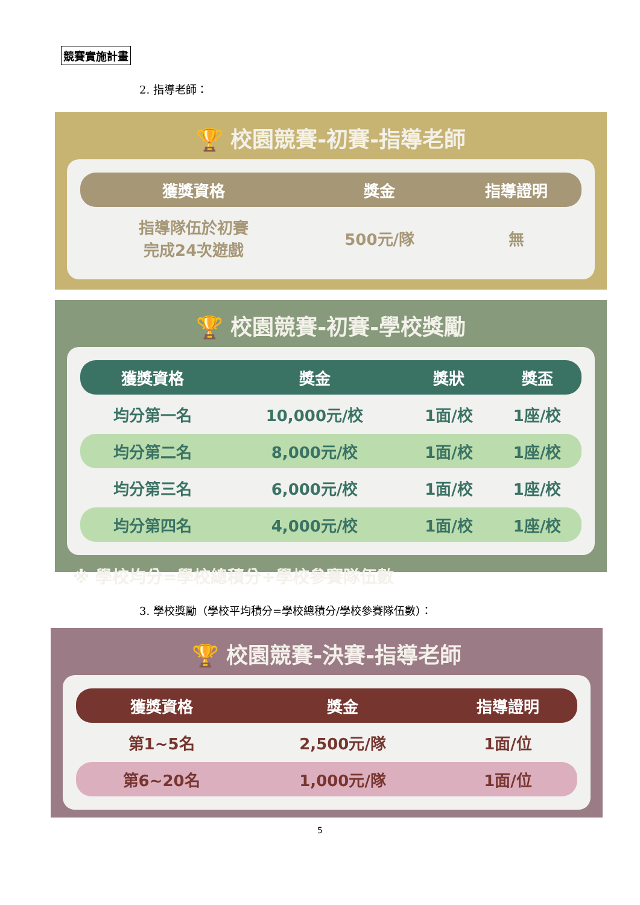競賽實施計畫
2. 指導老師：
🏆 校園競賽-初賽-指導老師
| 獲獎資格 | 獎金 | 指導證明 |
| --- | --- | --- |
| 指導隊伍於初賽 完成24次遊戲 | 500元/隊 | 無 |
🏆 校園競賽-初賽-學校獎勵
| 獲獎資格 | 獎金 | 獎狀 | 獎盃 |
| --- | --- | --- | --- |
| 均分第一名 | 10,000元/校 | 1面/校 | 1座/校 |
| 均分第二名 | 8,000元/校 | 1面/校 | 1座/校 |
| 均分第三名 | 6,000元/校 | 1面/校 | 1座/校 |
| 均分第四名 | 4,000元/校 | 1面/校 | 1座/校 |
※ 學校均分=學校總積分÷學校參賽隊伍數
3. 學校獎勵（學校平均積分=學校總積分/學校參賽隊伍數）：
🏆 校園競賽-決賽-指導老師
| 獲獎資格 | 獎金 | 指導證明 |
| --- | --- | --- |
| 第1~5名 | 2,500元/隊 | 1面/位 |
| 第6~20名 | 1,000元/隊 | 1面/位 |
5